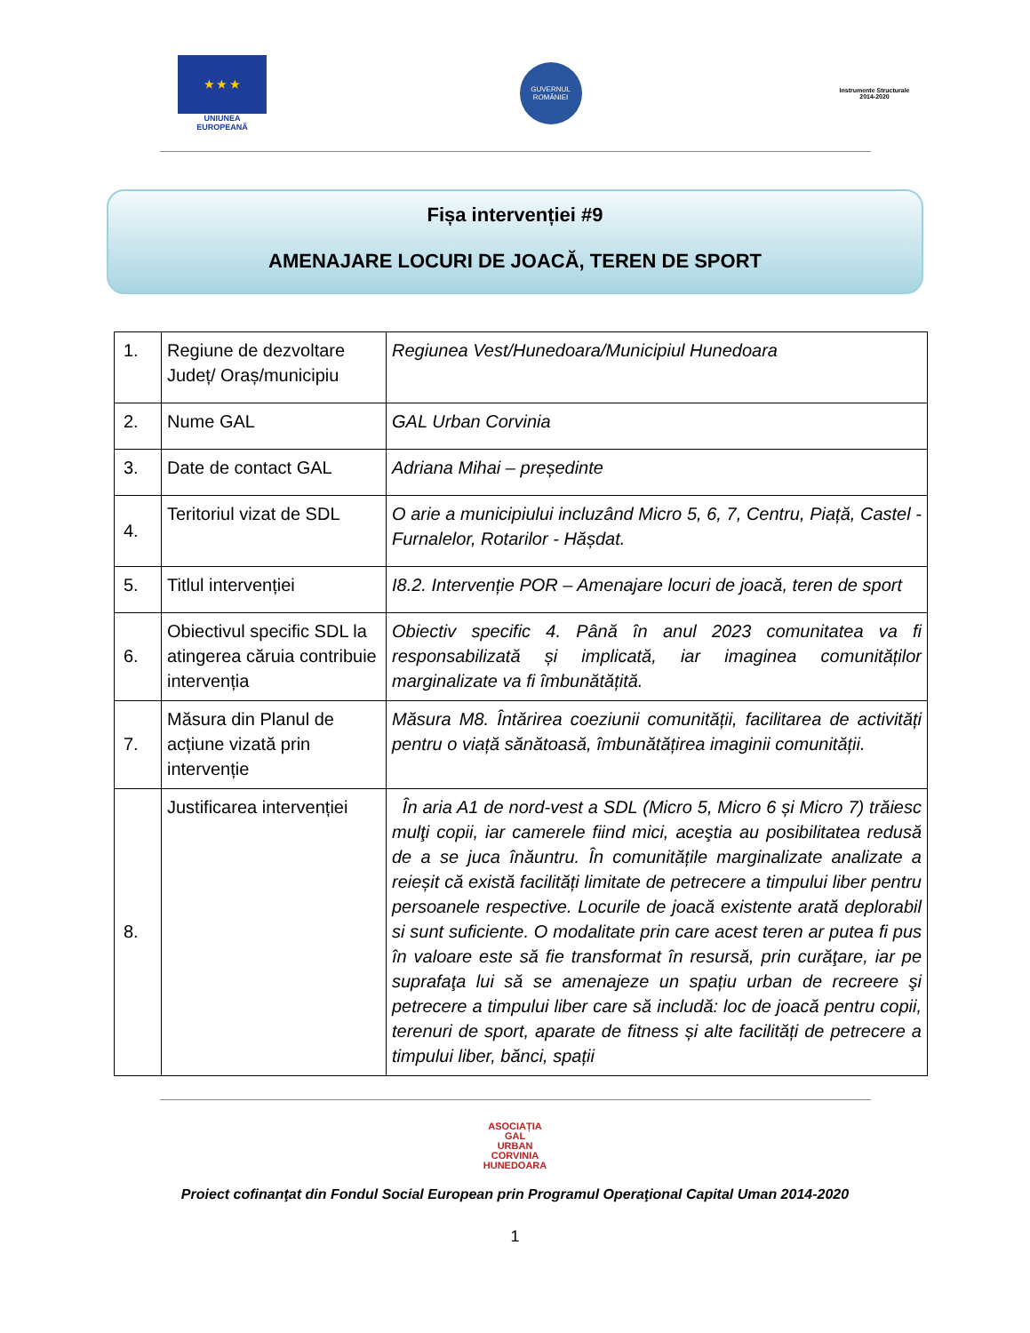★ ★ ★
UNIUNEA EUROPEANĂ
GUVERNUL ROMÂNIEI
Instrumente Structurale 2014-2020
Fișa intervenției #9
AMENAJARE LOCURI DE JOACĂ, TEREN DE SPORT
| 1. | Regiune de dezvoltare Județ/ Oraș/municipiu | Regiunea Vest/Hunedoara/Municipiul Hunedoara |
| 2. | Nume GAL | GAL Urban Corvinia |
| 3. | Date de contact GAL | Adriana Mihai – președinte |
| 4. | Teritoriul vizat de SDL | O arie a municipiului incluzând Micro 5, 6, 7, Centru, Piață, Castel - Furnalelor, Rotarilor - Hășdat. |
| 5. | Titlul intervenției | I8.2. Intervenție POR – Amenajare locuri de joacă, teren de sport |
| 6. | Obiectivul specific SDL la atingerea căruia contribuie intervenția | Obiectiv specific 4. Până în anul 2023 comunitatea va fi responsabilizată și implicată, iar imaginea comunităților marginalizate va fi îmbunătățită. |
| 7. | Măsura din Planul de acțiune vizată prin intervenție | Măsura M8. Întărirea coeziunii comunității, facilitarea de activități pentru o viață sănătoasă, îmbunătățirea imaginii comunității. |
| 8. | Justificarea intervenției | În aria A1 de nord-vest a SDL (Micro 5, Micro 6 și Micro 7) trăiesc mulţi copii, iar camerele fiind mici, aceştia au posibilitatea redusă de a se juca înăuntru. În comunitățile marginalizate analizate a reieșit că există facilități limitate de petrecere a timpului liber pentru persoanele respective. Locurile de joacă existente arată deplorabil si sunt suficiente. O modalitate prin care acest teren ar putea fi pus în valoare este să fie transformat în resursă, prin curăţare, iar pe suprafaţa lui să se amenajeze un spațiu urban de recreere şi petrecere a timpului liber care să includă: loc de joacă pentru copii, terenuri de sport, aparate de fitness și alte facilități de petrecere a timpului liber, bănci, spații |
ASOCIAȚIA
GAL
URBAN
CORVINIA
HUNEDOARA
Proiect cofinanţat din Fondul Social European prin Programul Operaţional Capital Uman 2014-2020
1